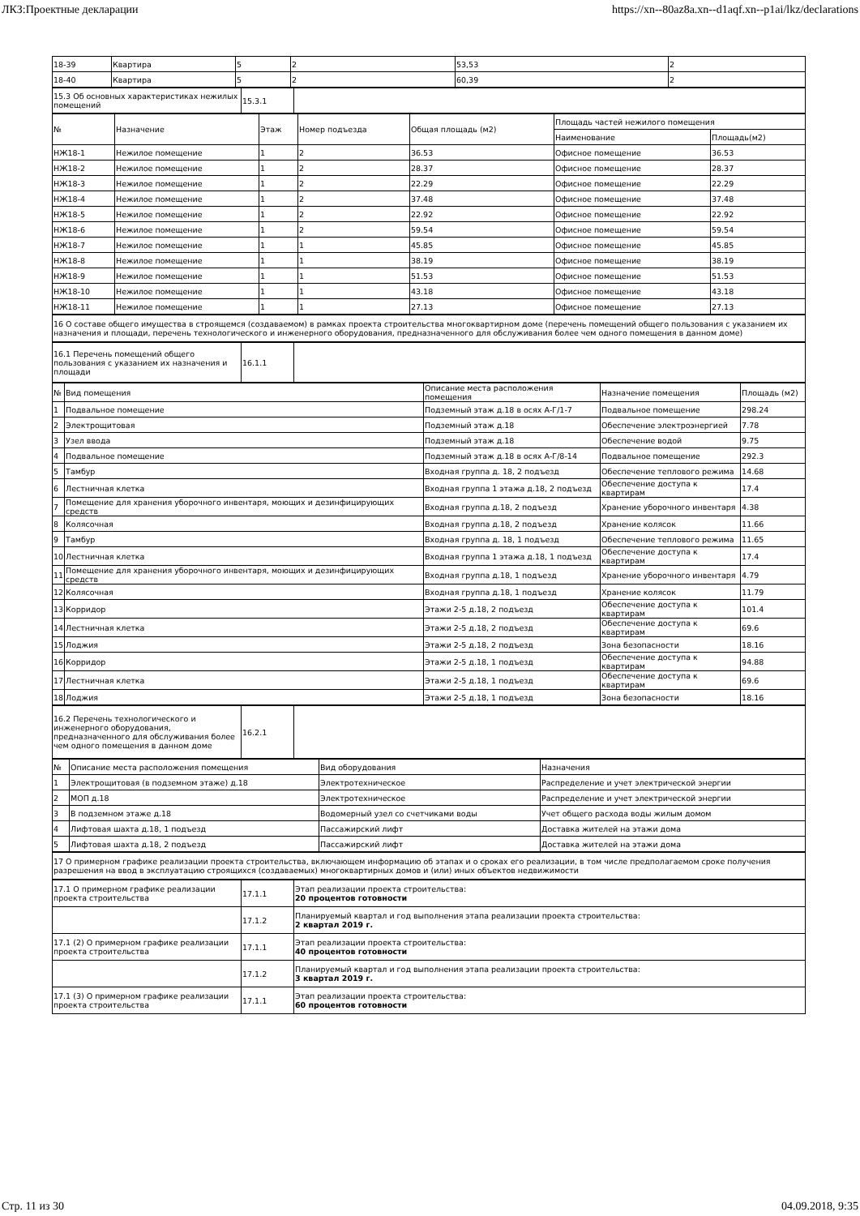ЛКЗ:Проектные декларации https://xn--80az8a.xn--d1aqf.xn--p1ai/lkz/declarations
| 18-39 | Квартира | 5 | 2 | 53,53 | 2 |
| 18-40 | Квартира | 5 | 2 | 60,39 | 2 |
| 15.3 Об основных характеристиках нежилых помещений | 15.3.1 | |
| № | Назначение | Этаж | Номер подъезда | Общая площадь (м2) | Площадь частей нежилого помещения | |
| --- | --- | --- | --- | --- | --- | --- |
| | | | | | Наименование | Площадь(м2) |
| НЖ18-1 | Нежилое помещение | 1 | 2 | 36.53 | Офисное помещение | 36.53 |
| НЖ18-2 | Нежилое помещение | 1 | 2 | 28.37 | Офисное помещение | 28.37 |
| НЖ18-3 | Нежилое помещение | 1 | 2 | 22.29 | Офисное помещение | 22.29 |
| НЖ18-4 | Нежилое помещение | 1 | 2 | 37.48 | Офисное помещение | 37.48 |
| НЖ18-5 | Нежилое помещение | 1 | 2 | 22.92 | Офисное помещение | 22.92 |
| НЖ18-6 | Нежилое помещение | 1 | 2 | 59.54 | Офисное помещение | 59.54 |
| НЖ18-7 | Нежилое помещение | 1 | 1 | 45.85 | Офисное помещение | 45.85 |
| НЖ18-8 | Нежилое помещение | 1 | 1 | 38.19 | Офисное помещение | 38.19 |
| НЖ18-9 | Нежилое помещение | 1 | 1 | 51.53 | Офисное помещение | 51.53 |
| НЖ18-10 | Нежилое помещение | 1 | 1 | 43.18 | Офисное помещение | 43.18 |
| НЖ18-11 | Нежилое помещение | 1 | 1 | 27.13 | Офисное помещение | 27.13 |
| 16 О составе общего имущества в строящемся (создаваемом) в рамках проекта строительства многоквартирном доме (перечень помещений общего пользования с указанием их назначения и площади, перечень технологического и инженерного оборудования, предназначенного для обслуживания более чем одного помещения в данном доме) |
| 16.1 Перечень помещений общего пользования с указанием их назначения и площади | 16.1.1 | |
| № | Вид помещения | Описание места расположения помещения | Назначение помещения | Площадь (м2) |
| --- | --- | --- | --- | --- |
| 1 | Подвальное помещение | Подземный этаж д.18 в осях А-Г/1-7 | Подвальное помещение | 298.24 |
| 2 | Электрощитовая | Подземный этаж д.18 | Обеспечение электроэнергией | 7.78 |
| 3 | Узел ввода | Подземный этаж д.18 | Обеспечение водой | 9.75 |
| 4 | Подвальное помещение | Подземный этаж д.18 в осях А-Г/8-14 | Подвальное помещение | 292.3 |
| 5 | Тамбур | Входная группа д. 18, 2 подъезд | Обеспечение теплового режима | 14.68 |
| 6 | Лестничная клетка | Входная группа 1 этажа д.18, 2 подъезд | Обеспечение доступа к квартирам | 17.4 |
| 7 | Помещение для хранения уборочного инвентаря, моющих и дезинфицирующих средств | Входная группа д.18, 2 подъезд | Хранение уборочного инвентаря | 4.38 |
| 8 | Колясочная | Входная группа д.18, 2 подъезд | Хранение колясок | 11.66 |
| 9 | Тамбур | Входная группа д. 18, 1 подъезд | Обеспечение теплового режима | 11.65 |
| 10 | Лестничная клетка | Входная группа 1 этажа д.18, 1 подъезд | Обеспечение доступа к квартирам | 17.4 |
| 11 | Помещение для хранения уборочного инвентаря, моющих и дезинфицирующих средств | Входная группа д.18, 1 подъезд | Хранение уборочного инвентаря | 4.79 |
| 12 | Колясочная | Входная группа д.18, 1 подъезд | Хранение колясок | 11.79 |
| 13 | Корридор | Этажи 2-5 д.18, 2 подъезд | Обеспечение доступа к квартирам | 101.4 |
| 14 | Лестничная клетка | Этажи 2-5 д.18, 2 подъезд | Обеспечение доступа к квартирам | 69.6 |
| 15 | Лоджия | Этажи 2-5 д.18, 2 подъезд | Зона безопасности | 18.16 |
| 16 | Корридор | Этажи 2-5 д.18, 1 подъезд | Обеспечение доступа к квартирам | 94.88 |
| 17 | Лестничная клетка | Этажи 2-5 д.18, 1 подъезд | Обеспечение доступа к квартирам | 69.6 |
| 18 | Лоджия | Этажи 2-5 д.18, 1 подъезд | Зона безопасности | 18.16 |
| 16.2 Перечень технологического и инженерного оборудования, предназначенного для обслуживания более чем одного помещения в данном доме | 16.2.1 | |
| № | Описание места расположения помещения | Вид оборудования | Назначения |
| --- | --- | --- | --- |
| 1 | Электрощитовая (в подземном этаже) д.18 | Электротехническое | Распределение и учет электрической энергии |
| 2 | МОП д.18 | Электротехническое | Распределение и учет электрической энергии |
| 3 | В подземном этаже д.18 | Водомерный узел со счетчиками воды | Учет общего расхода воды жилым домом |
| 4 | Лифтовая шахта д.18, 1 подъезд | Пассажирский лифт | Доставка жителей на этажи дома |
| 5 | Лифтовая шахта д.18, 2 подъезд | Пассажирский лифт | Доставка жителей на этажи дома |
| 17 О примерном графике реализации проекта строительства, включающем информацию об этапах и о сроках его реализации, в том числе предполагаемом сроке получения разрешения на ввод в эксплуатацию строящихся (создаваемых) многоквартирных домов и (или) иных объектов недвижимости |
| 17.1 О примерном графике реализации проекта строительства | 17.1.1 | Этап реализации проекта строительства: 20 процентов готовности |
| | 17.1.2 | Планируемый квартал и год выполнения этапа реализации проекта строительства: 2 квартал 2019 г. |
| 17.1 (2) О примерном графике реализации проекта строительства | 17.1.1 | Этап реализации проекта строительства: 40 процентов готовности |
| | 17.1.2 | Планируемый квартал и год выполнения этапа реализации проекта строительства: 3 квартал 2019 г. |
| 17.1 (3) О примерном графике реализации проекта строительства | 17.1.1 | Этап реализации проекта строительства: 60 процентов готовности |
Стр. 11 из 30 04.09.2018, 9:35